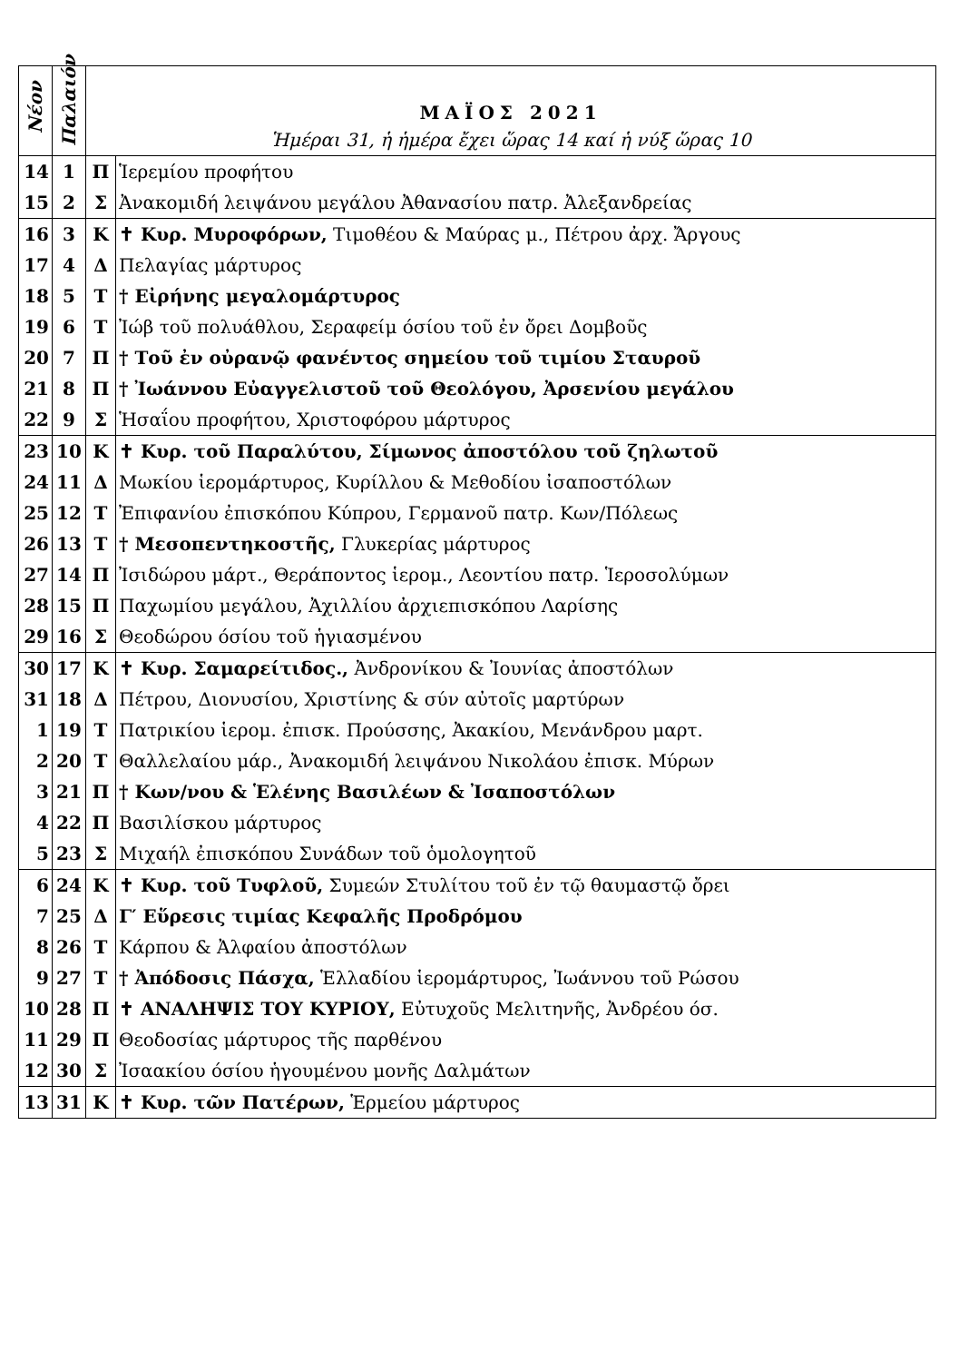| Νέον | Παλαιόν | ΜΑΪΟΣ 2021 Ἡμέραι 31, ἡ ἡμέρα ἔχει ὥρας 14 καί ἡ νύξ ὥρας 10 | |
| --- | --- | --- | --- |
| 14 | 1 | Π | Ἱερεμίου προφήτου |
| 15 | 2 | Σ | Ἀνακομιδή λειψάνου μεγάλου Ἀθανασίου πατρ. Ἀλεξανδρείας |
| 16 | 3 | Κ | ✝ Κυρ. Μυροφόρων, Τιμοθέου & Μαύρας μ., Πέτρου ἀρχ. Ἄργους |
| 17 | 4 | Δ | Πελαγίας μάρτυρος |
| 18 | 5 | Τ | † Εἰρήνης μεγαλομάρτυρος |
| 19 | 6 | Τ | Ἰώβ τοῦ πολυάθλου, Σεραφείμ όσίου τοῦ ἐν ὄρει Δομβοῦς |
| 20 | 7 | Π | † Τοῦ ἐν οὐρανῷ φανέντος σημείου τοῦ τιμίου Σταυροῦ |
| 21 | 8 | Π | † Ἰωάννου Εὐαγγελιστοῦ τοῦ Θεολόγου, Ἀρσενίου μεγάλου |
| 22 | 9 | Σ | Ἡσαΐου προφήτου, Χριστοφόρου μάρτυρος |
| 23 | 10 | Κ | ✝ Κυρ. τοῦ Παραλύτου, Σίμωνος ἀποστόλου τοῦ ζηλωτοῦ |
| 24 | 11 | Δ | Μωκίου ἱερομάρτυρος, Κυρίλλου & Μεθοδίου ἰσαποστόλων |
| 25 | 12 | Τ | Ἐπιφανίου ἐπισκόπου Κύπρου, Γερμανοῦ πατρ. Κων/Πόλεως |
| 26 | 13 | Τ | † Μεσοπεντηκοστῆς, Γλυκερίας μάρτυρος |
| 27 | 14 | Π | Ἰσιδώρου μάρτ., Θεράποντος ἱερομ., Λεοντίου πατρ. Ἱεροσολύμων |
| 28 | 15 | Π | Παχωμίου μεγάλου, Ἀχιλλίου ἀρχιεπισκόπου Λαρίσης |
| 29 | 16 | Σ | Θεοδώρου όσίου τοῦ ἡγιασμένου |
| 30 | 17 | Κ | ✝ Κυρ. Σαμαρείτιδος., Ἀνδρονίκου & Ἰουνίας ἀποστόλων |
| 31 | 18 | Δ | Πέτρου, Διονυσίου, Χριστίνης & σύν αὐτοῖς μαρτύρων |
| 1 | 19 | Τ | Πατρικίου ἱερομ. ἐπισκ. Προύσσης, Ἀκακίου, Μενάνδρου μαρτ. |
| 2 | 20 | Τ | Θαλλελαίου μάρ., Ἀνακομιδή λειψάνου Νικολάου ἐπισκ. Μύρων |
| 3 | 21 | Π | † Κων/νου & Ἑλένης Βασιλέων & Ἰσαποστόλων |
| 4 | 22 | Π | Βασιλίσκου μάρτυρος |
| 5 | 23 | Σ | Μιχαήλ ἐπισκόπου Συνάδων τοῦ ὁμολογητοῦ |
| 6 | 24 | Κ | ✝ Κυρ. τοῦ Τυφλοῦ, Συμεών Στυλίτου τοῦ ἐν τῷ θαυμαστῷ ὄρει |
| 7 | 25 | Δ | Γ′ Εὕρεσις τιμίας Κεφαλῆς Προδρόμου |
| 8 | 26 | Τ | Κάρπου & Ἀλφαίου ἀποστόλων |
| 9 | 27 | Τ | † Ἀπόδοσις Πάσχα, Ἑλλαδίου ἱερομάρτυρος, Ἰωάννου τοῦ Ρώσου |
| 10 | 28 | Π | ✝ ΑΝΑΛΗΨΙΣ ΤΟΥ ΚΥΡΙΟΥ, Εὐτυχοῦς Μελιτηνῆς, Ἀνδρέου όσ. |
| 11 | 29 | Π | Θεοδοσίας μάρτυρος τῆς παρθένου |
| 12 | 30 | Σ | Ἰσαακίου όσίου ἡγουμένου μονῆς Δαλμάτων |
| 13 | 31 | Κ | ✝ Κυρ. τῶν Πατέρων, Ἑρμείου μάρτυρος |